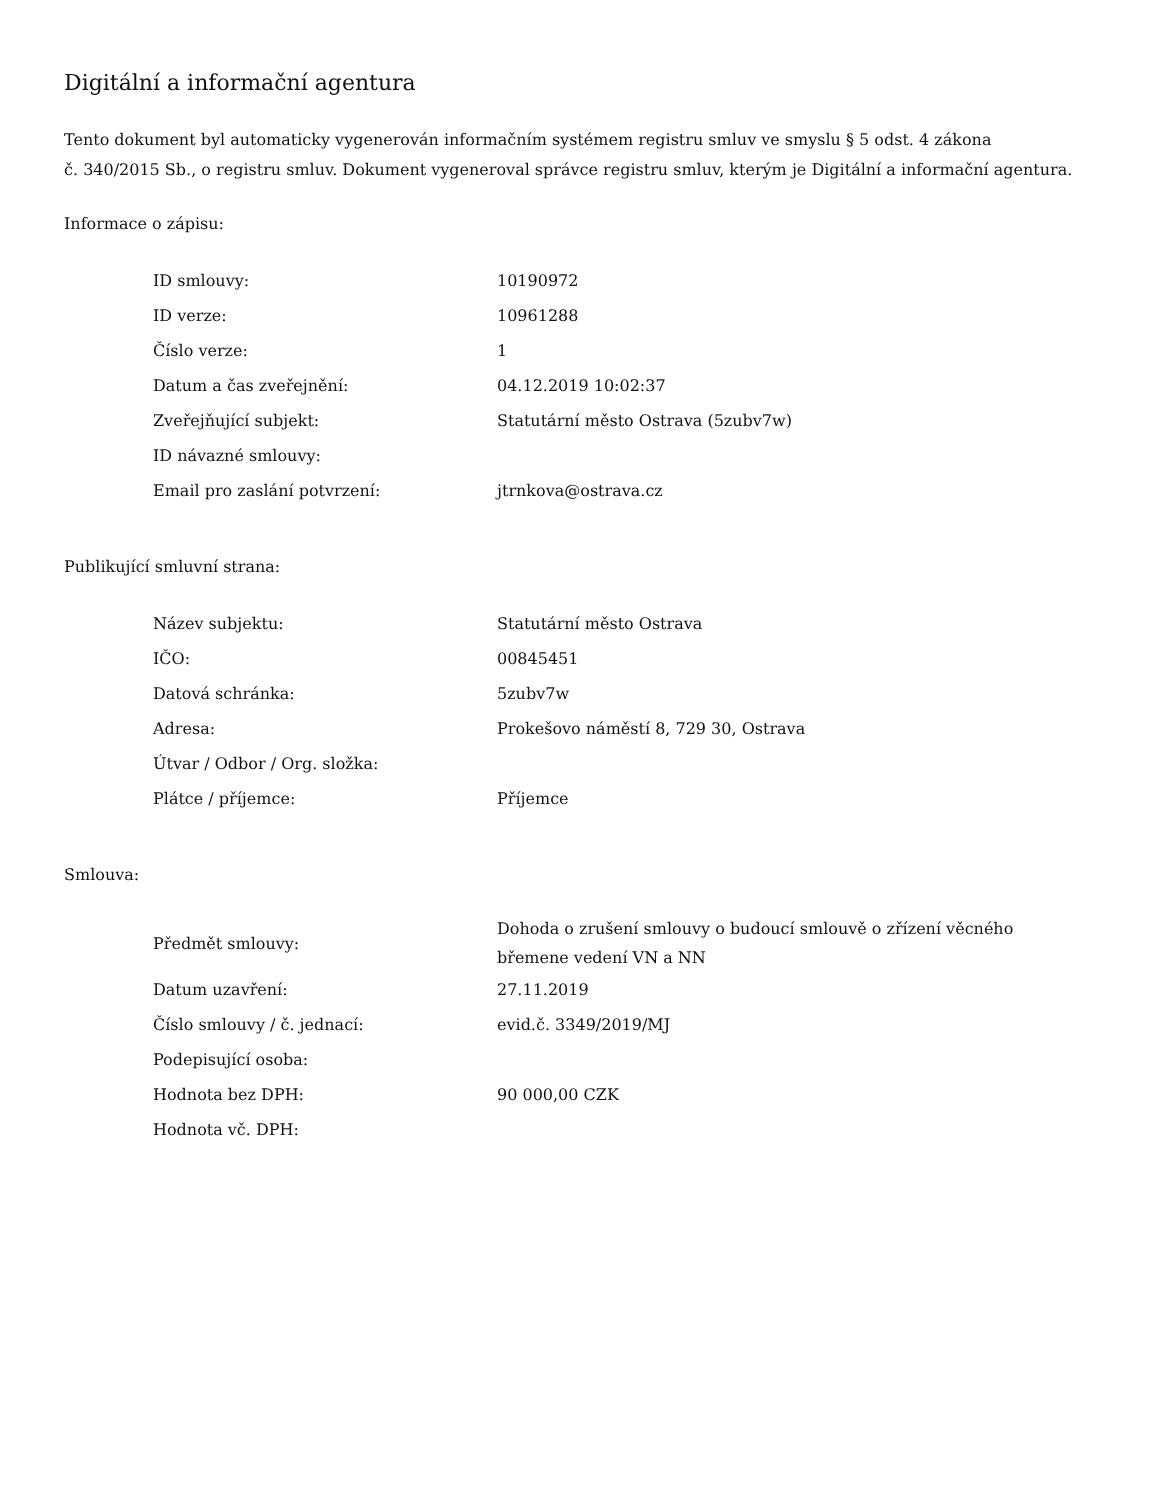Digitální a informační agentura
Tento dokument byl automaticky vygenerován informačním systémem registru smluv ve smyslu § 5 odst. 4 zákona
č. 340/2015 Sb., o registru smluv. Dokument vygeneroval správce registru smluv, kterým je Digitální a informační agentura.
Informace o zápisu:
| ID smlouvy: | 10190972 |
| ID verze: | 10961288 |
| Číslo verze: | 1 |
| Datum a čas zveřejnění: | 04.12.2019 10:02:37 |
| Zveřejňující subjekt: | Statutární město Ostrava (5zubv7w) |
| ID návazné smlouvy: | |
| Email pro zaslání potvrzení: | jtrnkova@ostrava.cz |
Publikující smluvní strana:
| Název subjektu: | Statutární město Ostrava |
| IČO: | 00845451 |
| Datová schránka: | 5zubv7w |
| Adresa: | Prokešovo náměstí 8, 729 30, Ostrava |
| Útvar / Odbor / Org. složka: | |
| Plátce / příjemce: | Příjemce |
Smlouva:
| Předmět smlouvy: | Dohoda o zrušení smlouvy o budoucí smlouvě o zřízení věcného břemene vedení VN a NN |
| Datum uzavření: | 27.11.2019 |
| Číslo smlouvy / č. jednací: | evid.č. 3349/2019/MJ |
| Podepisující osoba: | |
| Hodnota bez DPH: | 90 000,00 CZK |
| Hodnota vč. DPH: | |